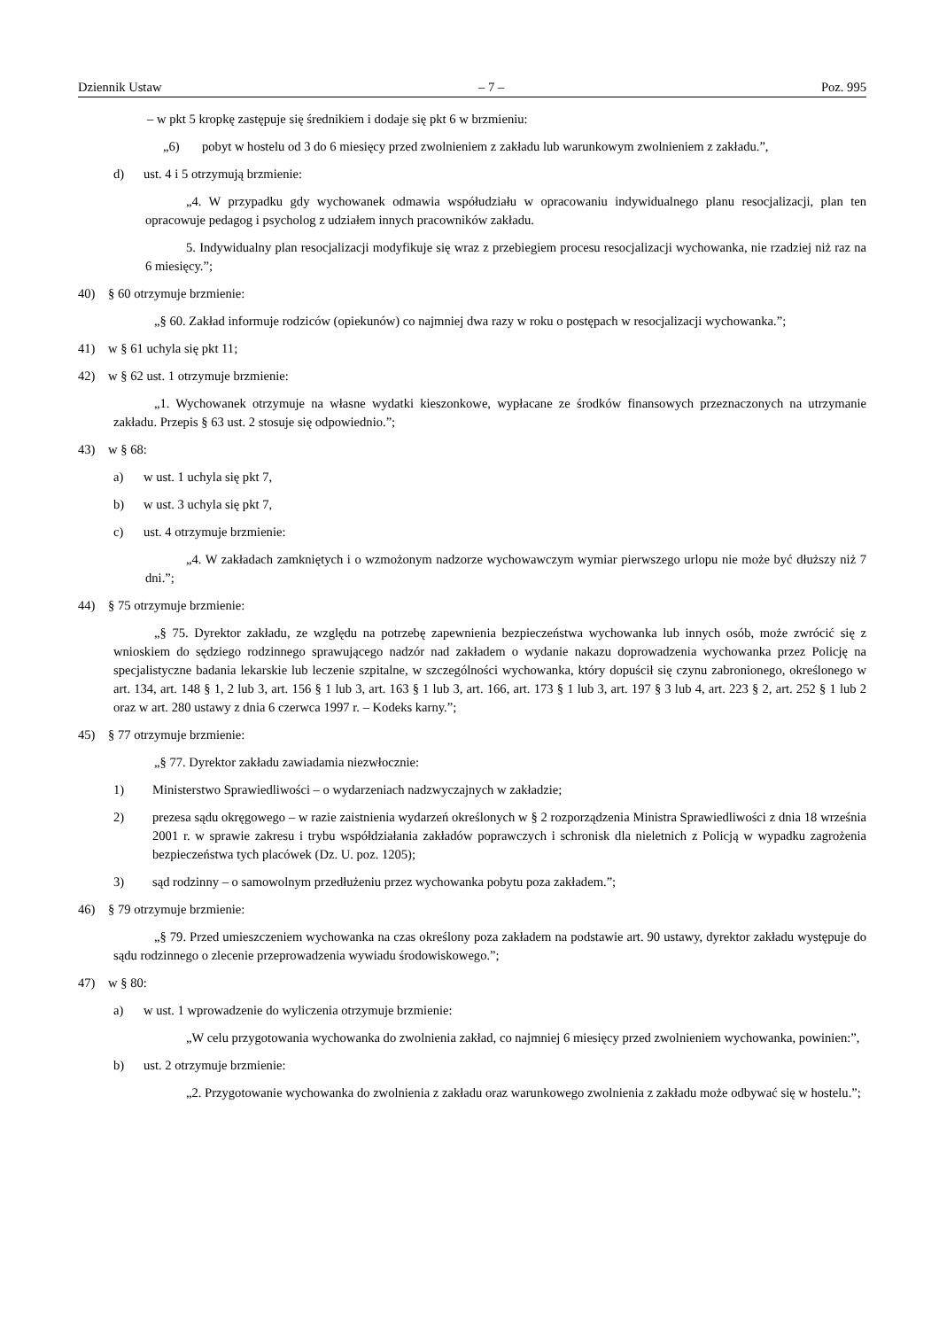Dziennik Ustaw – 7 – Poz. 995
– w pkt 5 kropkę zastępuje się średnikiem i dodaje się pkt 6 w brzmieniu:
„6) pobyt w hostelu od 3 do 6 miesięcy przed zwolnieniem z zakładu lub warunkowym zwolnieniem z zakładu.”,
d) ust. 4 i 5 otrzymują brzmienie:
„4. W przypadku gdy wychowanek odmawia współudziału w opracowaniu indywidualnego planu resocjalizacji, plan ten opracowuje pedagog i psycholog z udziałem innych pracowników zakładu.
5. Indywidualny plan resocjalizacji modyfikuje się wraz z przebiegiem procesu resocjalizacji wychowanka, nie rzadziej niż raz na 6 miesięcy.”;
40) § 60 otrzymuje brzmienie:
„§ 60. Zakład informuje rodziców (opiekunów) co najmniej dwa razy w roku o postępach w resocjalizacji wychowanka.”;
41) w § 61 uchyla się pkt 11;
42) w § 62 ust. 1 otrzymuje brzmienie:
„1. Wychowanek otrzymuje na własne wydatki kieszonkowe, wypłacane ze środków finansowych przeznaczonych na utrzymanie zakładu. Przepis § 63 ust. 2 stosuje się odpowiednio.”;
43) w § 68:
a) w ust. 1 uchyla się pkt 7,
b) w ust. 3 uchyla się pkt 7,
c) ust. 4 otrzymuje brzmienie:
„4. W zakładach zamkniętych i o wzmożonym nadzorze wychowawczym wymiar pierwszego urlopu nie może być dłuższy niż 7 dni.”;
44) § 75 otrzymuje brzmienie:
„§ 75. Dyrektor zakładu, ze względu na potrzebę zapewnienia bezpieczeństwa wychowanka lub innych osób, może zwrócić się z wnioskiem do sędziego rodzinnego sprawującego nadzór nad zakładem o wydanie nakazu doprowadzenia wychowanka przez Policję na specjalistyczne badania lekarskie lub leczenie szpitalne, w szczególności wychowanka, który dopuścił się czynu zabronionego, określonego w art. 134, art. 148 § 1, 2 lub 3, art. 156 § 1 lub 3, art. 163 § 1 lub 3, art. 166, art. 173 § 1 lub 3, art. 197 § 3 lub 4, art. 223 § 2, art. 252 § 1 lub 2 oraz w art. 280 ustawy z dnia 6 czerwca 1997 r. – Kodeks karny.”;
45) § 77 otrzymuje brzmienie:
„§ 77. Dyrektor zakładu zawiadamia niezwłocznie:
1) Ministerstwo Sprawiedliwości – o wydarzeniach nadzwyczajnych w zakładzie;
2) prezesa sądu okręgowego – w razie zaistnienia wydarzeń określonych w § 2 rozporządzenia Ministra Sprawiedliwości z dnia 18 września 2001 r. w sprawie zakresu i trybu współdziałania zakładów poprawczych i schronisk dla nieletnich z Policją w wypadku zagrożenia bezpieczeństwa tych placówek (Dz. U. poz. 1205);
3) sąd rodzinny – o samowolnym przedłużeniu przez wychowanka pobytu poza zakładem.”;
46) § 79 otrzymuje brzmienie:
„§ 79. Przed umieszczeniem wychowanka na czas określony poza zakładem na podstawie art. 90 ustawy, dyrektor zakładu występuje do sądu rodzinnego o zlecenie przeprowadzenia wywiadu środowiskowego.”;
47) w § 80:
a) w ust. 1 wprowadzenie do wyliczenia otrzymuje brzmienie:
„W celu przygotowania wychowanka do zwolnienia zakład, co najmniej 6 miesięcy przed zwolnieniem wychowanka, powinien:”,
b) ust. 2 otrzymuje brzmienie:
„2. Przygotowanie wychowanka do zwolnienia z zakładu oraz warunkowego zwolnienia z zakładu może odbywać się w hostelu.”;